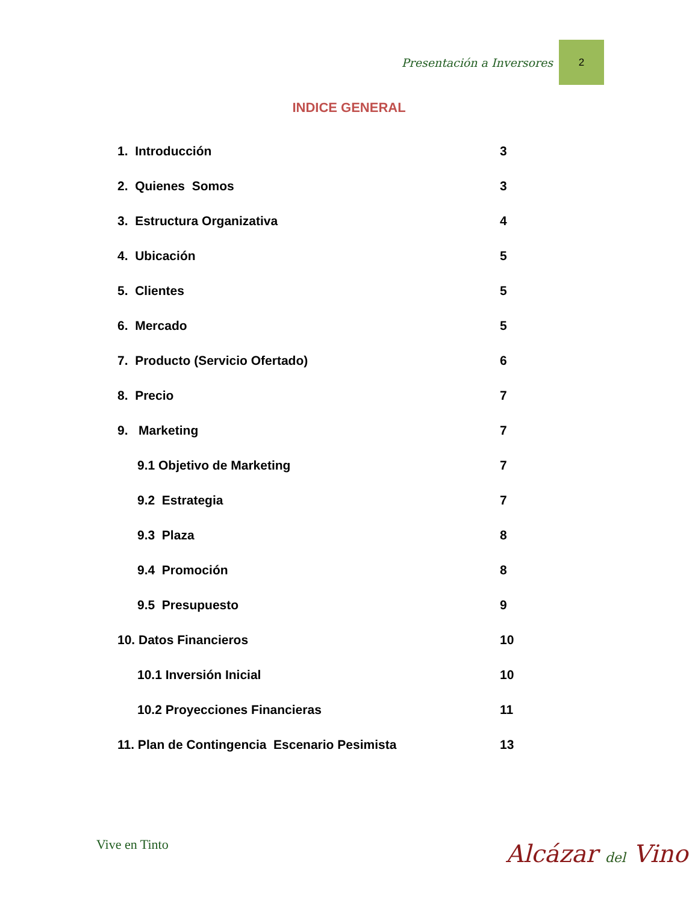Presentación a Inversores
2
INDICE GENERAL
1. Introducción 3
2. Quienes Somos 3
3. Estructura Organizativa 4
4. Ubicación 5
5. Clientes 5
6. Mercado 5
7. Producto (Servicio Ofertado) 6
8. Precio 7
9. Marketing 7
9.1 Objetivo de Marketing 7
9.2 Estrategia 7
9.3 Plaza 8
9.4 Promoción 8
9.5 Presupuesto 9
10. Datos Financieros 10
10.1 Inversión Inicial 10
10.2 Proyecciones Financieras 11
11. Plan de Contingencia Escenario Pesimista 13
Vive en Tinto Alcázar del Vino